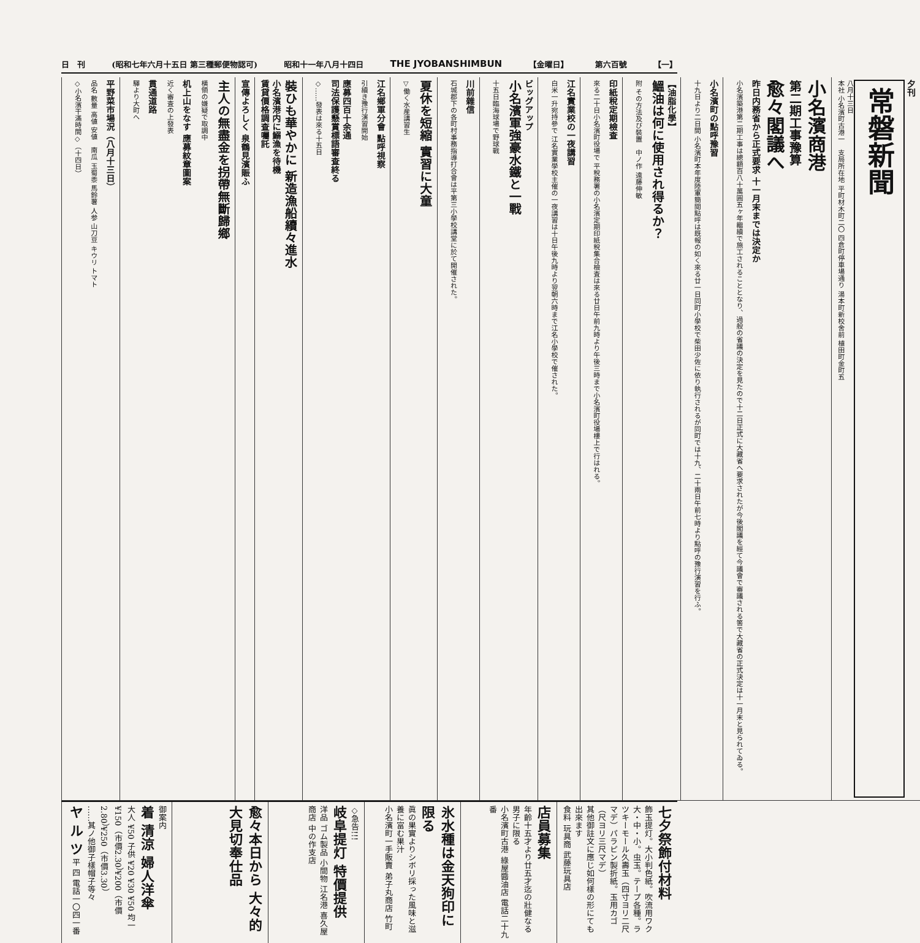日　刊 (昭和七年六月十五日 第三種郵便物認可) 昭和十一年八月十四日 THE JYOBANSHIMBUN 【金曜日】 第六百號 【一】
夕刊
常磐新聞
八月十三日
本社 小名濱町古港一　支局所在地 平町材木町二〇 四倉町停車場通り 湯本町新校舍前 植田町金町五
小名濱商港
第二期工事豫算
愈々閣議へ
昨日内務省から正式要求 十一月末までは決定か
小名濱築港第二期工事は總額百八十萬圓五ヶ年繼續で施工されることとなり、過般の省議の決定を見たので十二日正式に大藏省へ要求されたが今後閣議を經て今議會で審議される筈で大藏省の正式決定は十一月末と見られてゐる。
小名濱町の點呼豫習
十九日より二日間 小名濱町本年度陸軍簡閲點呼は既報の如く來る廿一日同町小學校で柴田少佐に依り執行されるが同町では十九、二十兩日午前七時より點呼の豫行演習を行ふ。
【油脂化學】
鰮油は何に使用され得るか？
附 その方法及び裝置　中ノ作 遠藤伸敏
印紙稅定期檢査
來る二十日小名濱町役場で 平稅務署の小名濱定期印紙稅集合檢査は來る廿日午前九時より午後三時まで小名濱町役場樓上で行はれる。
江名實業校の一夜講習
白米一升宛持參で 江名實業學校主催の一夜講習は十日午後九時より翌朝六時まで江名小學校で催された。
ビッグアップ
小名濱軍強豪水鐵と一戰
十五日臨海球場で野球戰
川前雜信
石城郡下の各町村事務指導打合會は平第三小學校講堂に於て開催された。
夏休を短縮 實習に大童
▽働く水産講習生
江名鄉軍分會 點呼視察
引續き豫行演習開始
應募四百十余通
司法保護懸賞標語審査終る
◇……發表は來る十五日
裝ひも華やかに 新造漁船續々進水
小名濱港内に鰯漁を待機
賃貸價格調査囑託
宣傳よろしく 泉鶴見濱賑ふ
主人の無盡金を拐帶無斷歸鄉
橫領の嫌疑で取調中
机上山をなす 應募紋章圖案
近く審査の上發表
貫通道路
驛より大町へ
平野菜市場況（八月十三日）
品名 數量 高値 安値　南瓜 玉蜀黍 馬鈴薯 人参 山刀豆 キウリ トマト
◇小名濱干滿時間◇（十四日）
七夕祭飾付材料
飾玉提灯。大小判色紙。吹流用ワク大・中・小。虫玉。テープ各種。ラツキーモール久壽玉（四寸ヨリ二尺マデ）パラピン製折紙。玉用カゴ（尺ヨリ三尺マデ）
其他御註文に應じ如何樣の形にても出來ます
食料 玩具商 武藤玩具店
店員募集
年齡十五才より廿五才迄の壯健なる男子に限る
小名濱町古港 綠屋醬油店 電話二十九番
氷水種は金天狗印に限る
眞の果實よりシボリ採った風味と滋養に富む果汁
小名濱町一手販賣 弟子丸商店 竹町
◇急告!!!
岐阜提灯 特價提供
洋品 ゴム製品 小間物 江名港 喜久屋商店 中の作支店
愈々本日から 大々的大見切奉仕品
御案内
着 清涼 婦人洋傘
大人 ¥50 子供 ¥20 ¥30 ¥50 均一
¥150（市價2.30）¥200（市價2.80）¥250（市價3.30）
……其ノ他御子樣帽子等々
ヤ ル ツ 平 四 電話一〇四一番